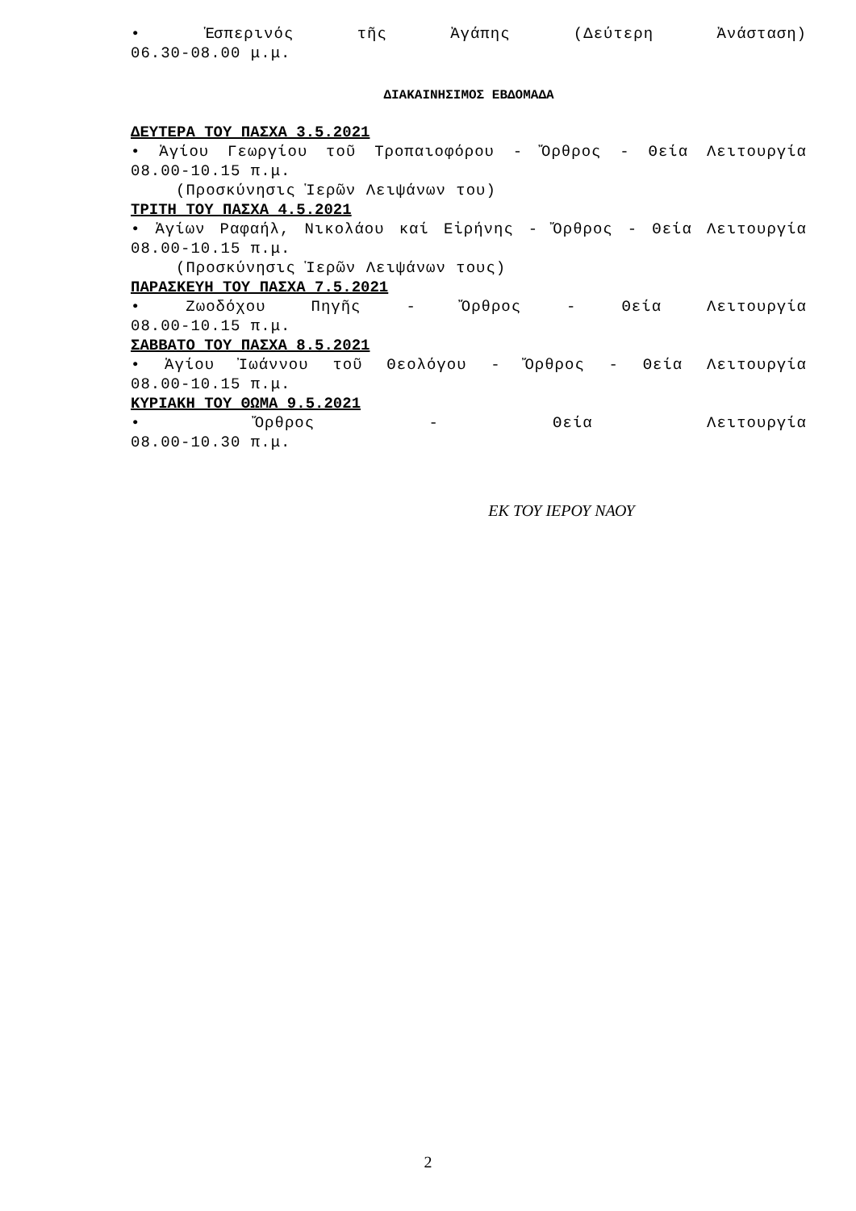• Ἑσπερινός τῆς Ἀγάπης (Δεύτερη Ἀνάσταση)
06.30-08.00 μ.μ.
ΔΙΑΚΑΙΝΗΣΙΜΟΣ ΕΒΔΟΜΑΔΑ
ΔΕΥΤΕΡΑ ΤΟΥ ΠΑΣΧΑ 3.5.2021
• Ἁγίου Γεωργίου τοῦ Τροπαιοφόρου - Ὄρθρος - Θεία Λειτουργία
08.00-10.15 π.μ.
(Προσκύνησις Ἱερῶν Λειψάνων του)
ΤΡΙΤΗ ΤΟΥ ΠΑΣΧΑ 4.5.2021
• Ἁγίων Ραφαήλ, Νικολάου καί Εἰρήνης - Ὄρθρος - Θεία Λειτουργία
08.00-10.15 π.μ.
(Προσκύνησις Ἱερῶν Λειψάνων τους)
ΠΑΡΑΣΚΕΥΗ ΤΟΥ ΠΑΣΧΑ 7.5.2021
• Ζωοδόχου Πηγῆς - Ὄρθρος - Θεία Λειτουργία
08.00-10.15 π.μ.
ΣΑΒΒΑΤΟ ΤΟΥ ΠΑΣΧΑ 8.5.2021
• Ἁγίου Ἰωάννου τοῦ Θεολόγου - Ὄρθρος - Θεία Λειτουργία
08.00-10.15 π.μ.
ΚΥΡΙΑΚΗ ΤΟΥ ΘΩΜΑ 9.5.2021
• Ὄρθρος - Θεία Λειτουργία
08.00-10.30 π.μ.
ΕΚ ΤΟΥ ΙΕΡΟΥ ΝΑΟΥ
2